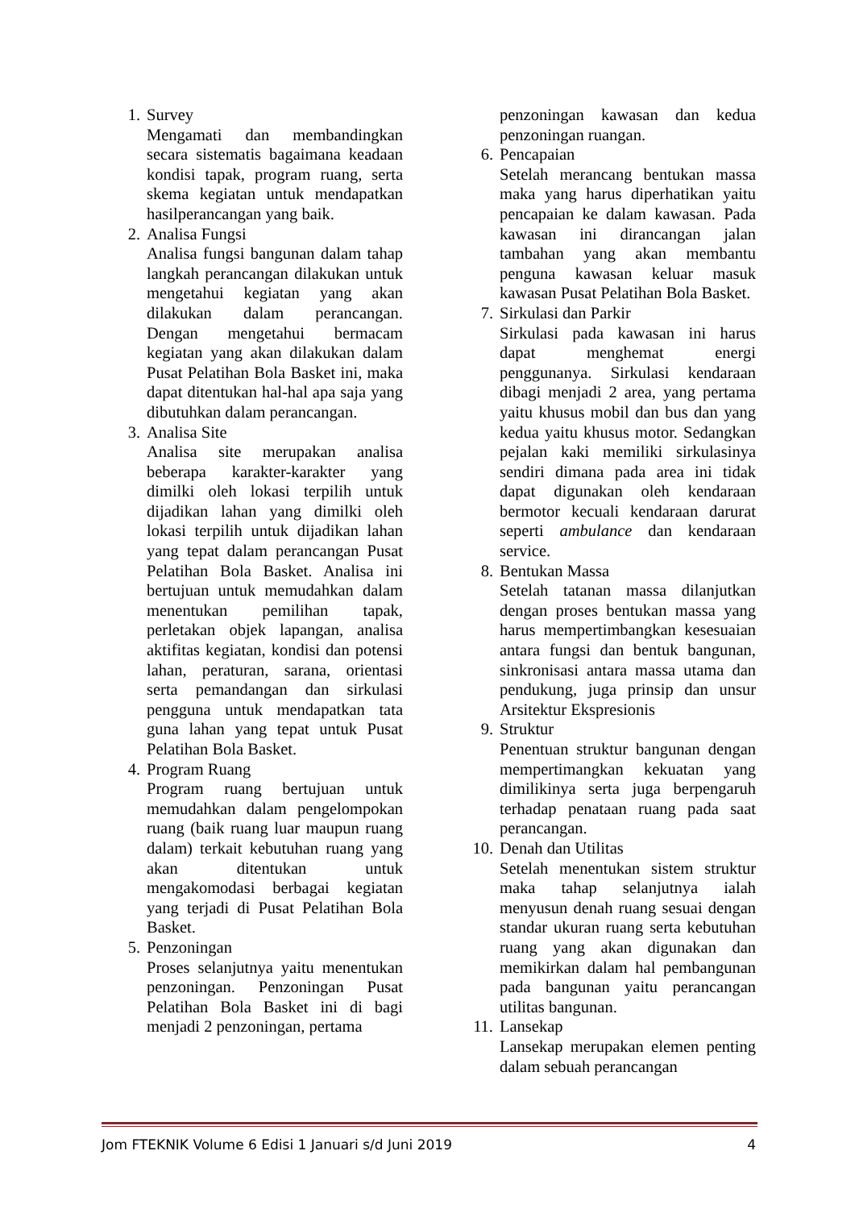1. Survey
Mengamati dan membandingkan secara sistematis bagaimana keadaan kondisi tapak, program ruang, serta skema kegiatan untuk mendapatkan hasilperancangan yang baik.
2. Analisa Fungsi
Analisa fungsi bangunan dalam tahap langkah perancangan dilakukan untuk mengetahui kegiatan yang akan dilakukan dalam perancangan. Dengan mengetahui bermacam kegiatan yang akan dilakukan dalam Pusat Pelatihan Bola Basket ini, maka dapat ditentukan hal-hal apa saja yang dibutuhkan dalam perancangan.
3. Analisa Site
Analisa site merupakan analisa beberapa karakter-karakter yang dimilki oleh lokasi terpilih untuk dijadikan lahan yang dimilki oleh lokasi terpilih untuk dijadikan lahan yang tepat dalam perancangan Pusat Pelatihan Bola Basket. Analisa ini bertujuan untuk memudahkan dalam menentukan pemilihan tapak, perletakan objek lapangan, analisa aktifitas kegiatan, kondisi dan potensi lahan, peraturan, sarana, orientasi serta pemandangan dan sirkulasi pengguna untuk mendapatkan tata guna lahan yang tepat untuk Pusat Pelatihan Bola Basket.
4. Program Ruang
Program ruang bertujuan untuk memudahkan dalam pengelompokan ruang (baik ruang luar maupun ruang dalam) terkait kebutuhan ruang yang akan ditentukan untuk mengakomodasi berbagai kegiatan yang terjadi di Pusat Pelatihan Bola Basket.
5. Penzoningan
Proses selanjutnya yaitu menentukan penzoningan. Penzoningan Pusat Pelatihan Bola Basket ini di bagi menjadi 2 penzoningan, pertama
penzoningan kawasan dan kedua penzoningan ruangan.
6. Pencapaian
Setelah merancang bentukan massa maka yang harus diperhatikan yaitu pencapaian ke dalam kawasan. Pada kawasan ini dirancangan jalan tambahan yang akan membantu penguna kawasan keluar masuk kawasan Pusat Pelatihan Bola Basket.
7. Sirkulasi dan Parkir
Sirkulasi pada kawasan ini harus dapat menghemat energi penggunanya. Sirkulasi kendaraan dibagi menjadi 2 area, yang pertama yaitu khusus mobil dan bus dan yang kedua yaitu khusus motor. Sedangkan pejalan kaki memiliki sirkulasinya sendiri dimana pada area ini tidak dapat digunakan oleh kendaraan bermotor kecuali kendaraan darurat seperti ambulance dan kendaraan service.
8. Bentukan Massa
Setelah tatanan massa dilanjutkan dengan proses bentukan massa yang harus mempertimbangkan kesesuaian antara fungsi dan bentuk bangunan, sinkronisasi antara massa utama dan pendukung, juga prinsip dan unsur Arsitektur Ekspresionis
9. Struktur
Penentuan struktur bangunan dengan mempertimangkan kekuatan yang dimilikinya serta juga berpengaruh terhadap penataan ruang pada saat perancangan.
10.
Denah dan Utilitas
Setelah menentukan sistem struktur maka tahap selanjutnya ialah menyusun denah ruang sesuai dengan standar ukuran ruang serta kebutuhan ruang yang akan digunakan dan memikirkan dalam hal pembangunan pada bangunan yaitu perancangan utilitas bangunan.
11.
Lansekap
Lansekap merupakan elemen penting dalam sebuah perancangan
Jom FTEKNIK Volume 6 Edisi 1 Januari s/d Juni 2019 4